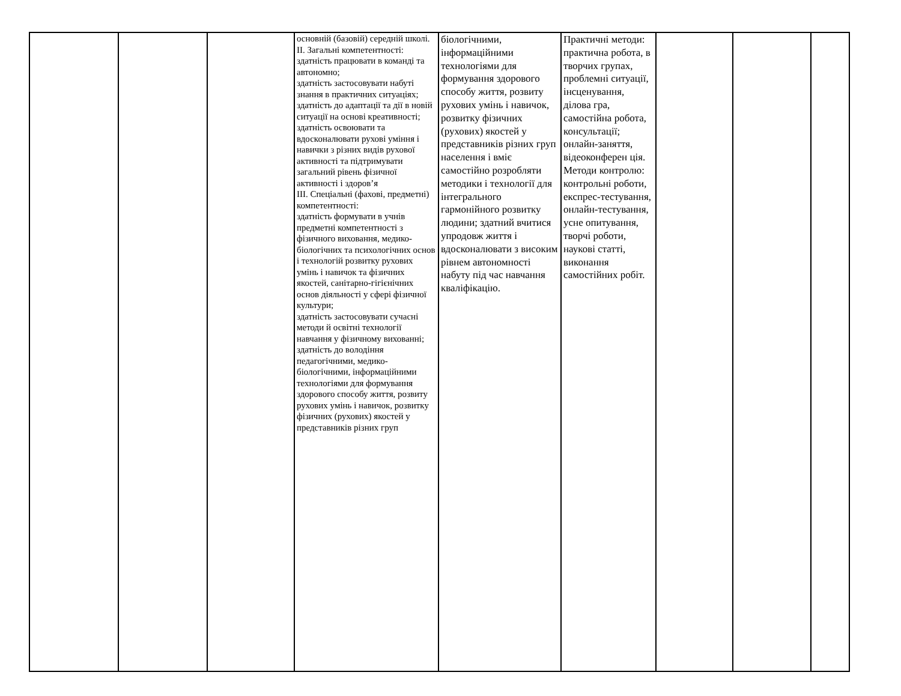| | | | основній (базовій) середній школі. ІІ. Загальні компетентності: здатність працювати в команді та автономно; здатність застосовувати набуті знання в практичних ситуаціях; здатність до адаптації та дії в новій ситуації на основі креативності; здатність освоювати та вдосконалювати рухові уміння і навички з різних видів рухової активності та підтримувати загальний рівень фізичної активності і здоров’я ІІІ. Спеціальні (фахові, предметні) компетентності: здатність формувати в учнів предметні компетентності з фізичного виховання, медико-біологічних та психологічних основ і технологій розвитку рухових умінь і навичок та фізичних якостей, санітарно-гігієнічних основ діяльності у сфері фізичної культури; здатність застосовувати сучасні методи й освітні технології навчання у фізичному вихованні; здатність до володіння педагогічними, медико-біологічними, інформаційними технологіями для формування здорового способу життя, розвиту рухових умінь і навичок, розвитку фізичних (рухових) якостей у представників різних груп | біологічними, інформаційними технологіями для формування здорового способу життя, розвиту рухових умінь і навичок, розвитку фізичних (рухових) якостей у представників різних груп населення і вміє самостійно розробляти методики і технології для інтегрального гармонійного розвитку людини; здатний вчитися упродовж життя і вдосконалювати з високим рівнем автономності набуту під час навчання кваліфікацію. | Практичні методи: практична робота, в творчих групах, проблемні ситуації, інсценування, ділова гра, самостійна робота, консультації; онлайн-заняття, відеоконферен ція. Методи контролю: контрольні роботи, експрес-тестування, онлайн-тестування, усне опитування, творчі роботи, наукові статті, виконання самостійних робіт. | | | |